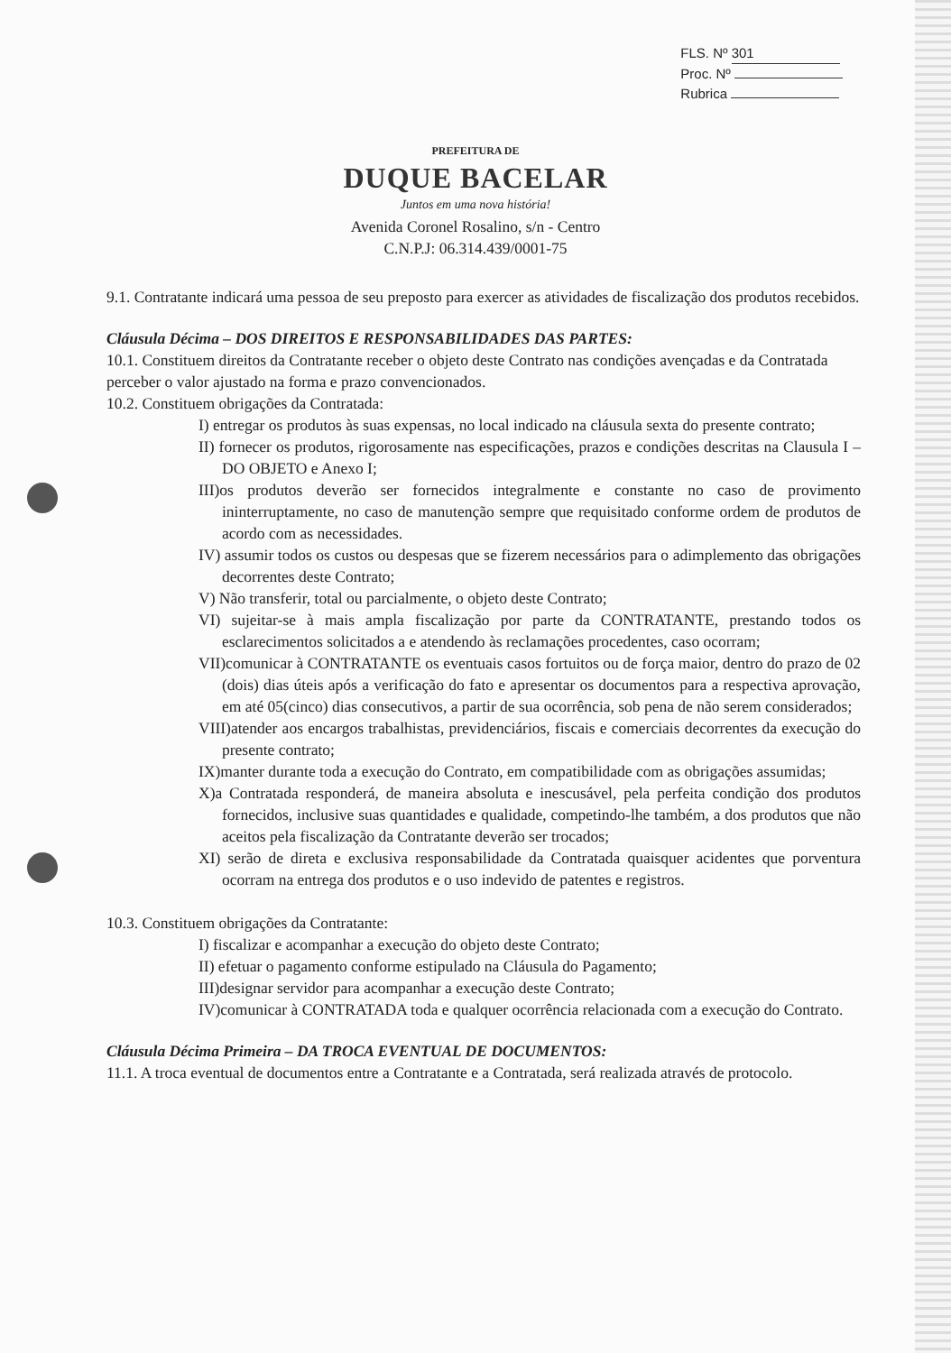FLS. Nº 301
Proc. Nº
Rubrica
PREFEITURA DE
DUQUE BACELAR
Juntos em uma nova história!
Avenida Coronel Rosalino, s/n - Centro
C.N.P.J: 06.314.439/0001-75
9.1. Contratante indicará uma pessoa de seu preposto para exercer as atividades de fiscalização dos produtos recebidos.
Cláusula Décima – DOS DIREITOS E RESPONSABILIDADES DAS PARTES:
10.1. Constituem direitos da Contratante receber o objeto deste Contrato nas condições avençadas e da Contratada perceber o valor ajustado na forma e prazo convencionados.
10.2. Constituem obrigações da Contratada:
I) entregar os produtos às suas expensas, no local indicado na cláusula sexta do presente contrato;
II) fornecer os produtos, rigorosamente nas especificações, prazos e condições descritas na Clausula I – DO OBJETO e Anexo I;
III)os produtos deverão ser fornecidos integralmente e constante no caso de provimento ininterruptamente, no caso de manutenção sempre que requisitado conforme ordem de produtos de acordo com as necessidades.
IV) assumir todos os custos ou despesas que se fizerem necessários para o adimplemento das obrigações decorrentes deste Contrato;
V) Não transferir, total ou parcialmente, o objeto deste Contrato;
VI) sujeitar-se à mais ampla fiscalização por parte da CONTRATANTE, prestando todos os esclarecimentos solicitados a e atendendo às reclamações procedentes, caso ocorram;
VII)comunicar à CONTRATANTE os eventuais casos fortuitos ou de força maior, dentro do prazo de 02 (dois) dias úteis após a verificação do fato e apresentar os documentos para a respectiva aprovação, em até 05(cinco) dias consecutivos, a partir de sua ocorrência, sob pena de não serem considerados;
VIII)atender aos encargos trabalhistas, previdenciários, fiscais e comerciais decorrentes da execução do presente contrato;
IX)manter durante toda a execução do Contrato, em compatibilidade com as obrigações assumidas;
X)a Contratada responderá, de maneira absoluta e inescusável, pela perfeita condição dos produtos fornecidos, inclusive suas quantidades e qualidade, competindo-lhe também, a dos produtos que não aceitos pela fiscalização da Contratante deverão ser trocados;
XI) serão de direta e exclusiva responsabilidade da Contratada quaisquer acidentes que porventura ocorram na entrega dos produtos e o uso indevido de patentes e registros.
10.3. Constituem obrigações da Contratante:
I) fiscalizar e acompanhar a execução do objeto deste Contrato;
II) efetuar o pagamento conforme estipulado na Cláusula do Pagamento;
III)designar servidor para acompanhar a execução deste Contrato;
IV)comunicar à CONTRATADA toda e qualquer ocorrência relacionada com a execução do Contrato.
Cláusula Décima Primeira – DA TROCA EVENTUAL DE DOCUMENTOS:
11.1. A troca eventual de documentos entre a Contratante e a Contratada, será realizada através de protocolo.